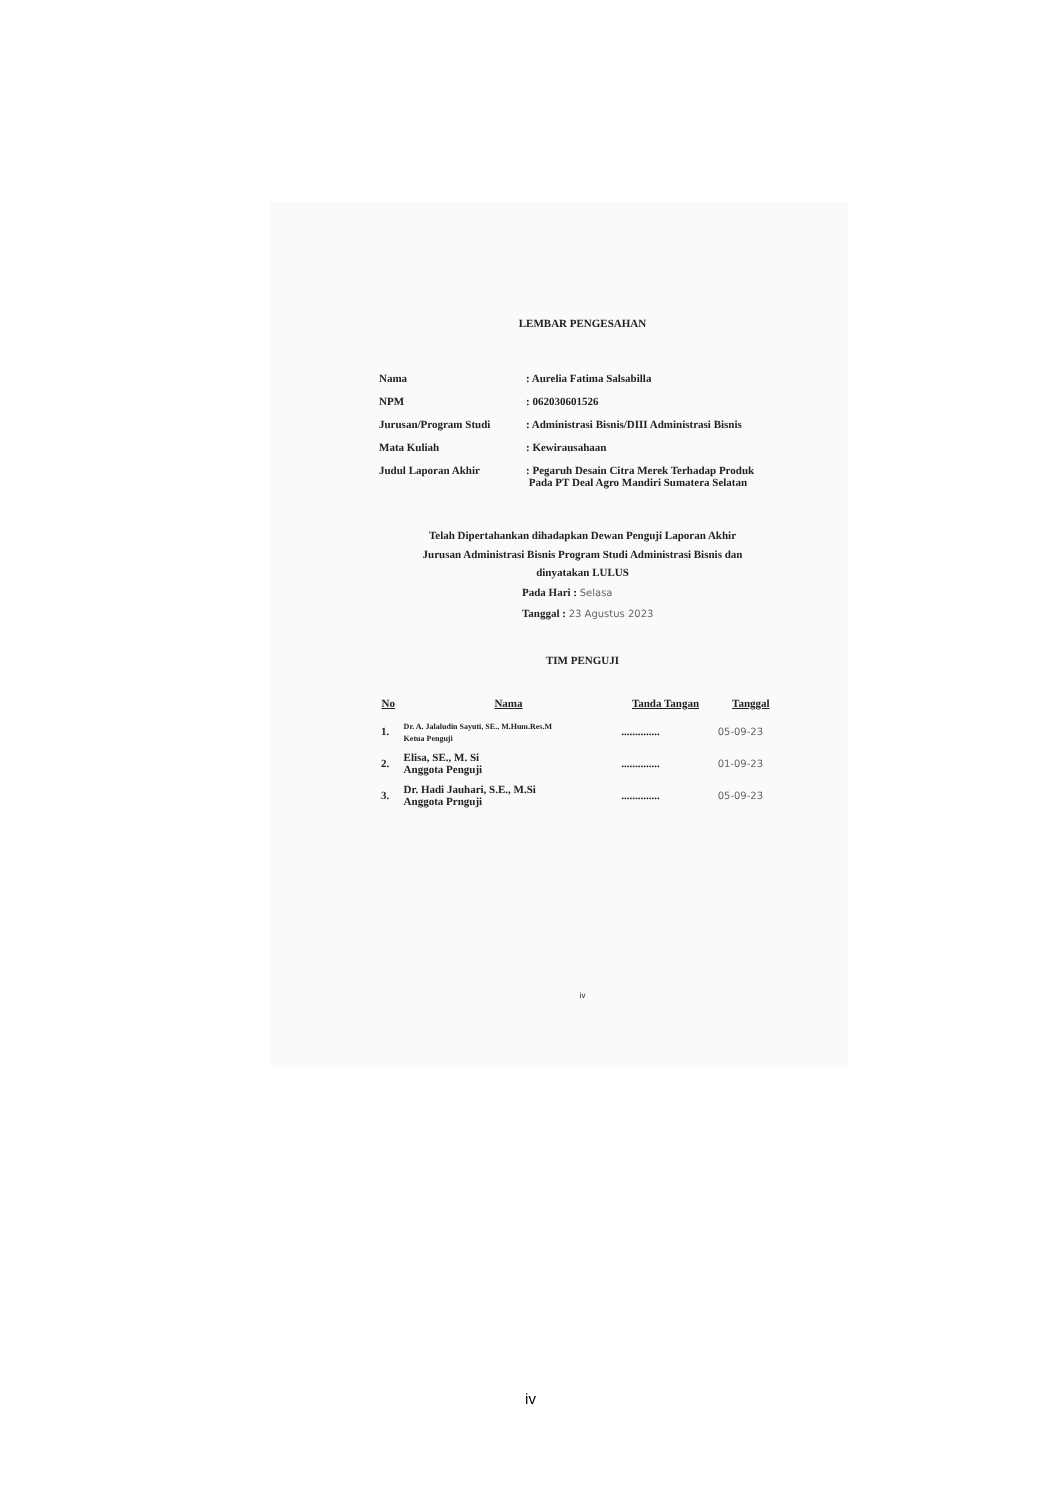LEMBAR PENGESAHAN
| Nama | : Aurelia Fatima Salsabilla |
| NPM | : 062030601526 |
| Jurusan/Program Studi | : Administrasi Bisnis/DIII Administrasi Bisnis |
| Mata Kuliah | : Kewirausahaan |
| Judul Laporan Akhir | : Pegaruh Desain Citra Merek Terhadap Produk Pada PT Deal Agro Mandiri Sumatera Selatan |
Telah Dipertahankan dihadapkan Dewan Penguji Laporan Akhir
Jurusan Administrasi Bisnis Program Studi Administrasi Bisnis dan
dinyatakan LULUS
Pada Hari : Selasa
Tanggal : 23 Agustus 2023
TIM PENGUJI
| No | Nama | Tanda Tangan | Tanggal |
| --- | --- | --- | --- |
| 1. | Dr. A. Jalaludin Sayuti, SE., M.Hum.Res.M Ketua Penguji | .............. | 05-09-23 |
| 2. | Elisa, SE., M. Si Anggota Penguji | .............. | 01-09-23 |
| 3. | Dr. Hadi Jauhari, S.E., M.Si Anggota Prnguji | .............. | 05-09-23 |
iv
iv